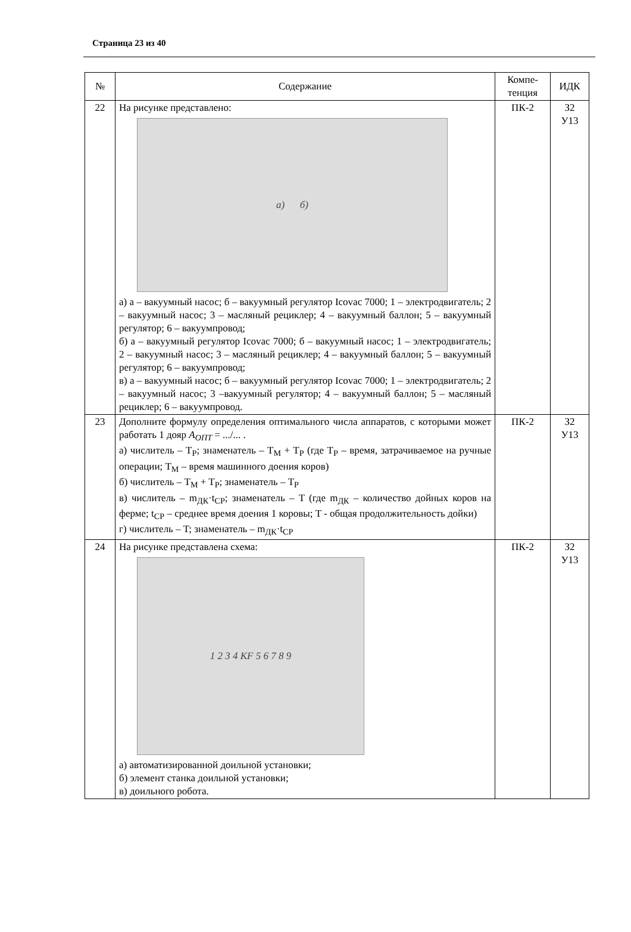Страница 23 из 40
| № | Содержание | Компе- тенция | ИДК |
| --- | --- | --- | --- |
| 22 | На рисунке представлено: а) б) а) а – вакуумный насос; б – вакуумный регулятор Icovac 7000; 1 – электродвигатель; 2 – вакуумный насос; 3 – масляный рециклер; 4 – вакуумный баллон; 5 – вакуумный регулятор; 6 – вакуумпровод; б) а – вакуумный регулятор Icovac 7000; б – вакуумный насос; 1 – электродвигатель; 2 – вакуумный насос; 3 – масляный рециклер; 4 – вакуумный баллон; 5 – вакуумный регулятор; 6 – вакуумпровод; в) а – вакуумный насос; б – вакуумный регулятор Icovac 7000; 1 – электродвигатель; 2 – вакуумный насос; 3 –вакуумный регулятор; 4 – вакуумный баллон; 5 – масляный рециклер; 6 – вакуумпровод. | ПК-2 | З2 У13 |
| 23 | Дополните формулу определения оптимального числа аппаратов, с которыми может работать 1 дояр A<sub>ОПТ</sub> = .../... . а) числитель – T<sub>P</sub>; знаменатель – T<sub>M</sub> + T<sub>P</sub> (где T<sub>P</sub> – время, затрачиваемое на ручные операции; T<sub>M</sub> – время машинного доения коров) б) числитель – T<sub>M</sub> + T<sub>P</sub>; знаменатель – T<sub>P</sub> в) числитель – m<sub>ДК</sub>·t<sub>CP</sub>; знаменатель – T (где m<sub>ДК</sub> – количество дойных коров на ферме; t<sub>CP</sub> – среднее время доения 1 коровы; T - общая продолжительность дойки) г) числитель – T; знаменатель – m<sub>ДК</sub>·t<sub>CP</sub> | ПК-2 | З2 У13 |
| 24 | На рисунке представлена схема: 1 2 3 4 KF 5 6 7 8 9 а) автоматизированной доильной установки; б) элемент станка доильной установки; в) доильного робота. | ПК-2 | З2 У13 |